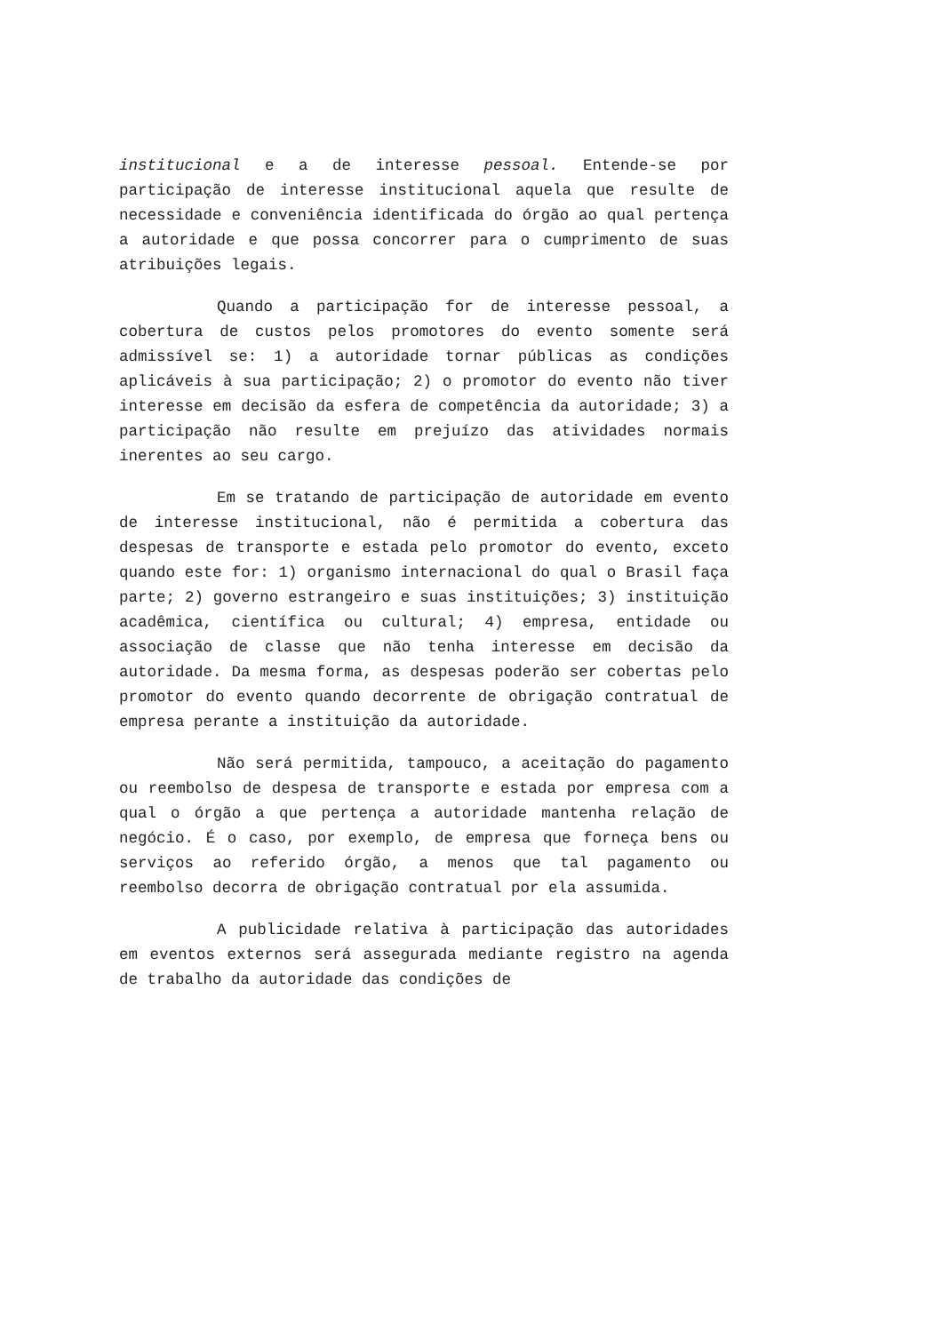institucional e a de interesse pessoal. Entende-se por participação de interesse institucional aquela que resulte de necessidade e conveniência identificada do órgão ao qual pertença a autoridade e que possa concorrer para o cumprimento de suas atribuições legais.
Quando a participação for de interesse pessoal, a cobertura de custos pelos promotores do evento somente será admissível se: 1) a autoridade tornar públicas as condições aplicáveis à sua participação; 2) o promotor do evento não tiver interesse em decisão da esfera de competência da autoridade; 3) a participação não resulte em prejuízo das atividades normais inerentes ao seu cargo.
Em se tratando de participação de autoridade em evento de interesse institucional, não é permitida a cobertura das despesas de transporte e estada pelo promotor do evento, exceto quando este for: 1) organismo internacional do qual o Brasil faça parte; 2) governo estrangeiro e suas instituições; 3) instituição acadêmica, científica ou cultural; 4) empresa, entidade ou associação de classe que não tenha interesse em decisão da autoridade. Da mesma forma, as despesas poderão ser cobertas pelo promotor do evento quando decorrente de obrigação contratual de empresa perante a instituição da autoridade.
Não será permitida, tampouco, a aceitação do pagamento ou reembolso de despesa de transporte e estada por empresa com a qual o órgão a que pertença a autoridade mantenha relação de negócio. É o caso, por exemplo, de empresa que forneça bens ou serviços ao referido órgão, a menos que tal pagamento ou reembolso decorra de obrigação contratual por ela assumida.
A publicidade relativa à participação das autoridades em eventos externos será assegurada mediante registro na agenda de trabalho da autoridade das condições de